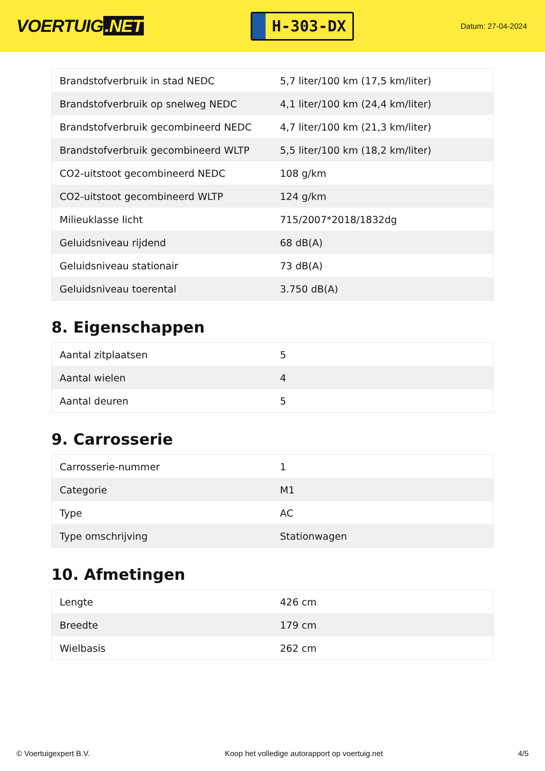VOERTUIG.NET
H-303-DX
Datum: 27-04-2024
| Brandstofverbruik in stad NEDC | 5,7 liter/100 km (17,5 km/liter) |
| Brandstofverbruik op snelweg NEDC | 4,1 liter/100 km (24,4 km/liter) |
| Brandstofverbruik gecombineerd NEDC | 4,7 liter/100 km (21,3 km/liter) |
| Brandstofverbruik gecombineerd WLTP | 5,5 liter/100 km (18,2 km/liter) |
| CO2-uitstoot gecombineerd NEDC | 108 g/km |
| CO2-uitstoot gecombineerd WLTP | 124 g/km |
| Milieuklasse licht | 715/2007*2018/1832dg |
| Geluidsniveau rijdend | 68 dB(A) |
| Geluidsniveau stationair | 73 dB(A) |
| Geluidsniveau toerental | 3.750 dB(A) |
8. Eigenschappen
| Aantal zitplaatsen | 5 |
| Aantal wielen | 4 |
| Aantal deuren | 5 |
9. Carrosserie
| Carrosserie-nummer | 1 |
| Categorie | M1 |
| Type | AC |
| Type omschrijving | Stationwagen |
10. Afmetingen
| Lengte | 426 cm |
| Breedte | 179 cm |
| Wielbasis | 262 cm |
© Voertuigexpert B.V. Koop het volledige autorapport op voertuig.net 4/5